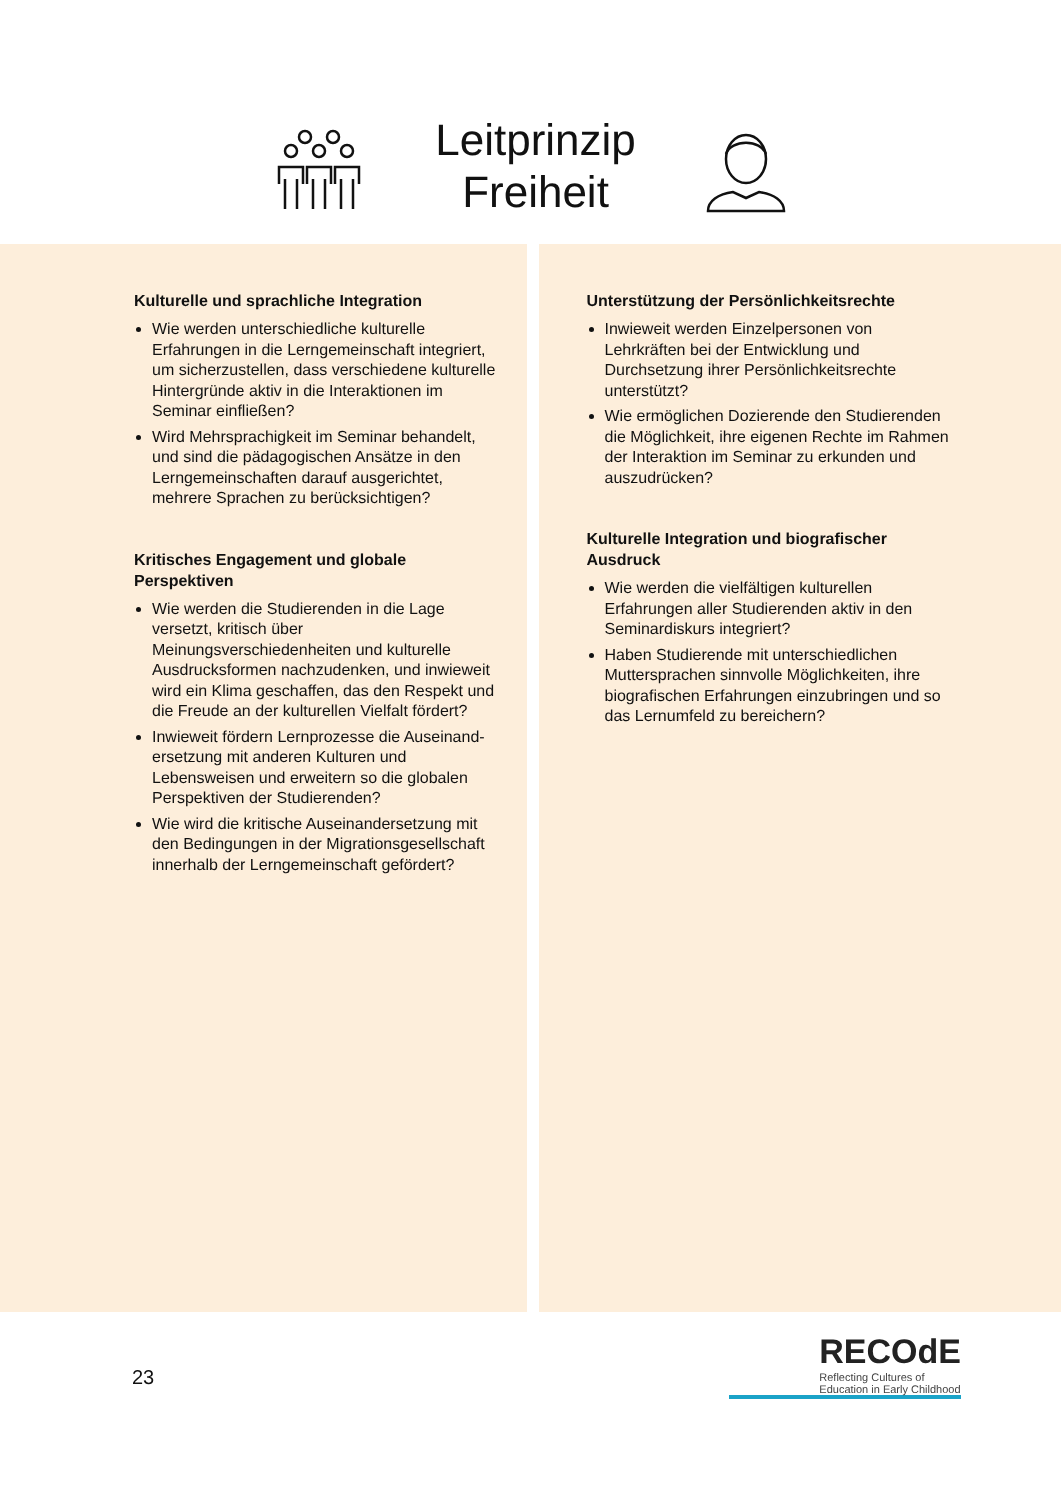Leitprinzip
Freiheit
Kulturelle und sprachliche Integration
Wie werden unterschiedliche kulturelle Erfahrungen in die Lerngemeinschaft integriert, um sicherzustellen, dass verschiedene kulturelle Hintergründe aktiv in die Interaktionen im Seminar einfließen?
Wird Mehrsprachigkeit im Seminar behandelt, und sind die pädagogischen Ansätze in den Lerngemeinschaften darauf ausgerichtet, mehrere Sprachen zu berücksichtigen?
Kritisches Engagement und globale Perspektiven
Wie werden die Studierenden in die Lage versetzt, kritisch über Meinungsverschiedenheiten und kulturelle Ausdrucksformen nachzudenken, und inwieweit wird ein Klima geschaffen, das den Respekt und die Freude an der kulturellen Vielfalt fördert?
Inwieweit fördern Lernprozesse die Auseinand-ersetzung mit anderen Kulturen und Lebensweisen und erweitern so die globalen Perspektiven der Studierenden?
Wie wird die kritische Auseinandersetzung mit den Bedingungen in der Migrationsgesellschaft innerhalb der Lerngemeinschaft gefördert?
Unterstützung der Persönlichkeitsrechte
Inwieweit werden Einzelpersonen von Lehrkräften bei der Entwicklung und Durchsetzung ihrer Persönlichkeitsrechte unterstützt?
Wie ermöglichen Dozierende den Studierenden die Möglichkeit, ihre eigenen Rechte im Rahmen der Interaktion im Seminar zu erkunden und auszudrücken?
Kulturelle Integration und biografischer Ausdruck
Wie werden die vielfältigen kulturellen Erfahrungen aller Studierenden aktiv in den Seminardiskurs integriert?
Haben Studierende mit unterschiedlichen Muttersprachen sinnvolle Möglichkeiten, ihre biografischen Erfahrungen einzubringen und so das Lernumfeld zu bereichern?
23
RECOdE
Reflecting Cultures of
Education in Early Childhood